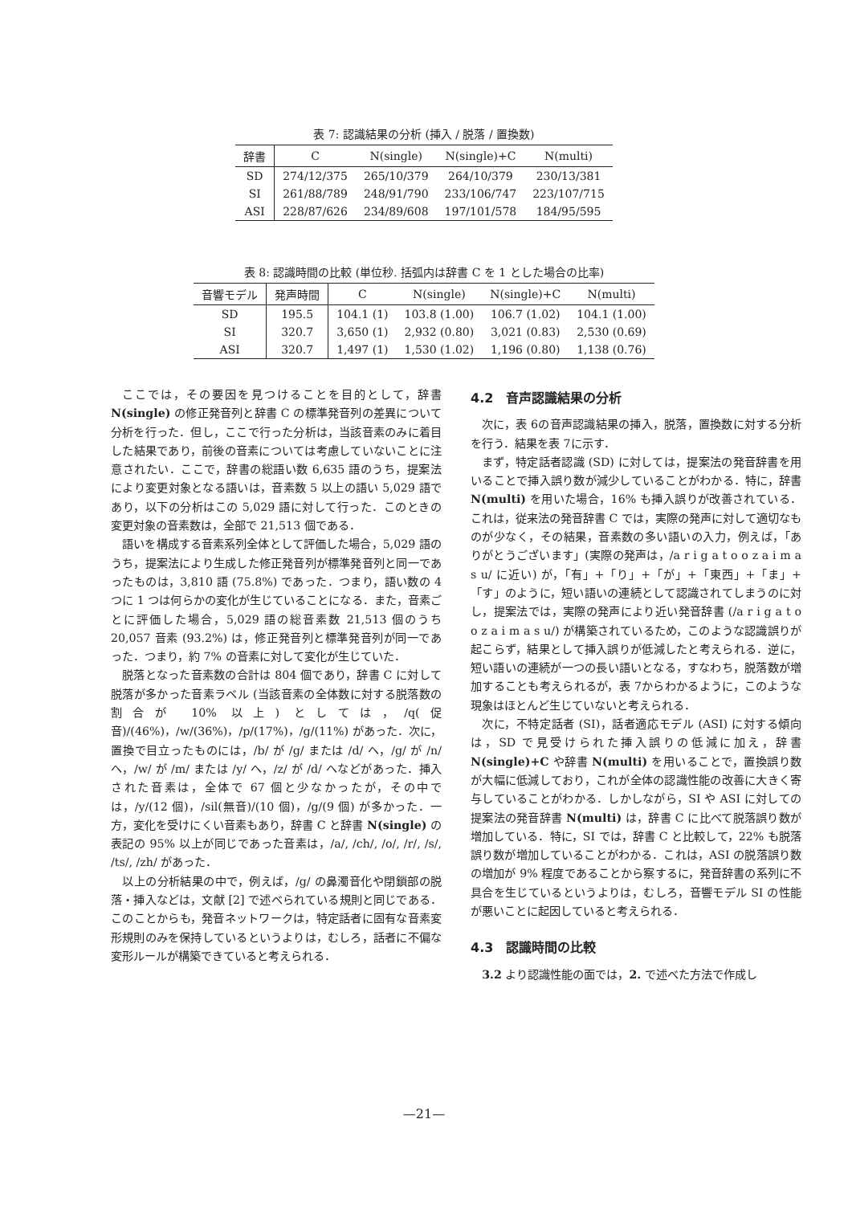表 7: 認識結果の分析 (挿入 / 脱落 / 置換数)
| 辞書 | C | N(single) | N(single)+C | N(multi) |
| --- | --- | --- | --- | --- |
| SD | 274/12/375 | 265/10/379 | 264/10/379 | 230/13/381 |
| SI | 261/88/789 | 248/91/790 | 233/106/747 | 223/107/715 |
| ASI | 228/87/626 | 234/89/608 | 197/101/578 | 184/95/595 |
表 8: 認識時間の比較 (単位秒. 括弧内は辞書 C を 1 とした場合の比率)
| 音響モデル | 発声時間 | C | N(single) | N(single)+C | N(multi) |
| --- | --- | --- | --- | --- | --- |
| SD | 195.5 | 104.1 (1) | 103.8 (1.00) | 106.7 (1.02) | 104.1 (1.00) |
| SI | 320.7 | 3,650 (1) | 2,932 (0.80) | 3,021 (0.83) | 2,530 (0.69) |
| ASI | 320.7 | 1,497 (1) | 1,530 (1.02) | 1,196 (0.80) | 1,138 (0.76) |
ここでは，その要因を見つけることを目的として，辞書 N(single) の修正発音列と辞書 C の標準発音列の差異について分析を行った．但し，ここで行った分析は，当該音素のみに着目した結果であり，前後の音素については考慮していないことに注意されたい．ここで，辞書の総語い数 6,635 語のうち，提案法により変更対象となる語いは，音素数 5 以上の語い 5,029 語であり，以下の分析はこの 5,029 語に対して行った．このときの変更対象の音素数は，全部で 21,513 個である．
語いを構成する音素系列全体として評価した場合，5,029 語のうち，提案法により生成した修正発音列が標準発音列と同一であったものは，3,810 語 (75.8%) であった．つまり，語い数の 4 つに 1 つは何らかの変化が生じていることになる．また，音素ごとに評価した場合，5,029 語の総音素数 21,513 個のうち 20,057 音素 (93.2%) は，修正発音列と標準発音列が同一であった．つまり，約 7% の音素に対して変化が生じていた．
脱落となった音素数の合計は 804 個であり，辞書 C に対して脱落が多かった音素ラベル (当該音素の全体数に対する脱落数の割合が 10% 以上) としては，/q(促音)/(46%)，/w/(36%)，/p/(17%)，/g/(11%) があった．次に，置換で目立ったものには，/b/ が /g/ または /d/ へ，/g/ が /n/ へ，/w/ が /m/ または /y/ へ，/z/ が /d/ へなどがあった．挿入された音素は，全体で 67 個と少なかったが，その中では，/y/(12 個)，/sil(無音)/(10 個)，/g/(9 個) が多かった．一方，変化を受けにくい音素もあり，辞書 C と辞書 N(single) の表記の 95% 以上が同じであった音素は，/a/, /ch/, /o/, /r/, /s/, /ts/, /zh/ があった．
以上の分析結果の中で，例えば，/g/ の鼻濁音化や閉鎖部の脱落・挿入などは，文献 [2] で述べられている規則と同じである．このことからも，発音ネットワークは，特定話者に固有な音素変形規則のみを保持しているというよりは，むしろ，話者に不偏な変形ルールが構築できていると考えられる．
4.2　音声認識結果の分析
次に，表 6の音声認識結果の挿入，脱落，置換数に対する分析を行う．結果を表 7に示す．
まず，特定話者認識 (SD) に対しては，提案法の発音辞書を用いることで挿入誤り数が減少していることがわかる．特に，辞書 N(multi) を用いた場合，16% も挿入誤りが改善されている．これは，従来法の発音辞書 C では，実際の発声に対して適切なものが少なく，その結果，音素数の多い語いの入力，例えば，「ありがとうございます」(実際の発声は，/a r i g a t o o z a i m a s u/ に近い) が，「有」+「り」+「が」+「東西」+「ま」+「す」のように，短い語いの連続として認識されてしまうのに対し，提案法では，実際の発声により近い発音辞書 (/a r i g a t o o z a i m a s u/) が構築されているため，このような認識誤りが起こらず，結果として挿入誤りが低減したと考えられる．逆に，短い語いの連続が一つの長い語いとなる，すなわち，脱落数が増加することも考えられるが，表 7からわかるように，このような現象はほとんど生じていないと考えられる．
次に，不特定話者 (SI)，話者適応モデル (ASI) に対する傾向は，SD で見受けられた挿入誤りの低減に加え，辞書 N(single)+C や辞書 N(multi) を用いることで，置換誤り数が大幅に低減しており，これが全体の認識性能の改善に大きく寄与していることがわかる．しかしながら，SI や ASI に対しての提案法の発音辞書 N(multi) は，辞書 C に比べて脱落誤り数が増加している．特に，SI では，辞書 C と比較して，22% も脱落誤り数が増加していることがわかる．これは，ASI の脱落誤り数の増加が 9% 程度であることから察するに，発音辞書の系列に不具合を生じているというよりは，むしろ，音響モデル SI の性能が悪いことに起因していると考えられる．
4.3　認識時間の比較
3.2 より認識性能の面では，2. で述べた方法で作成し
—21—